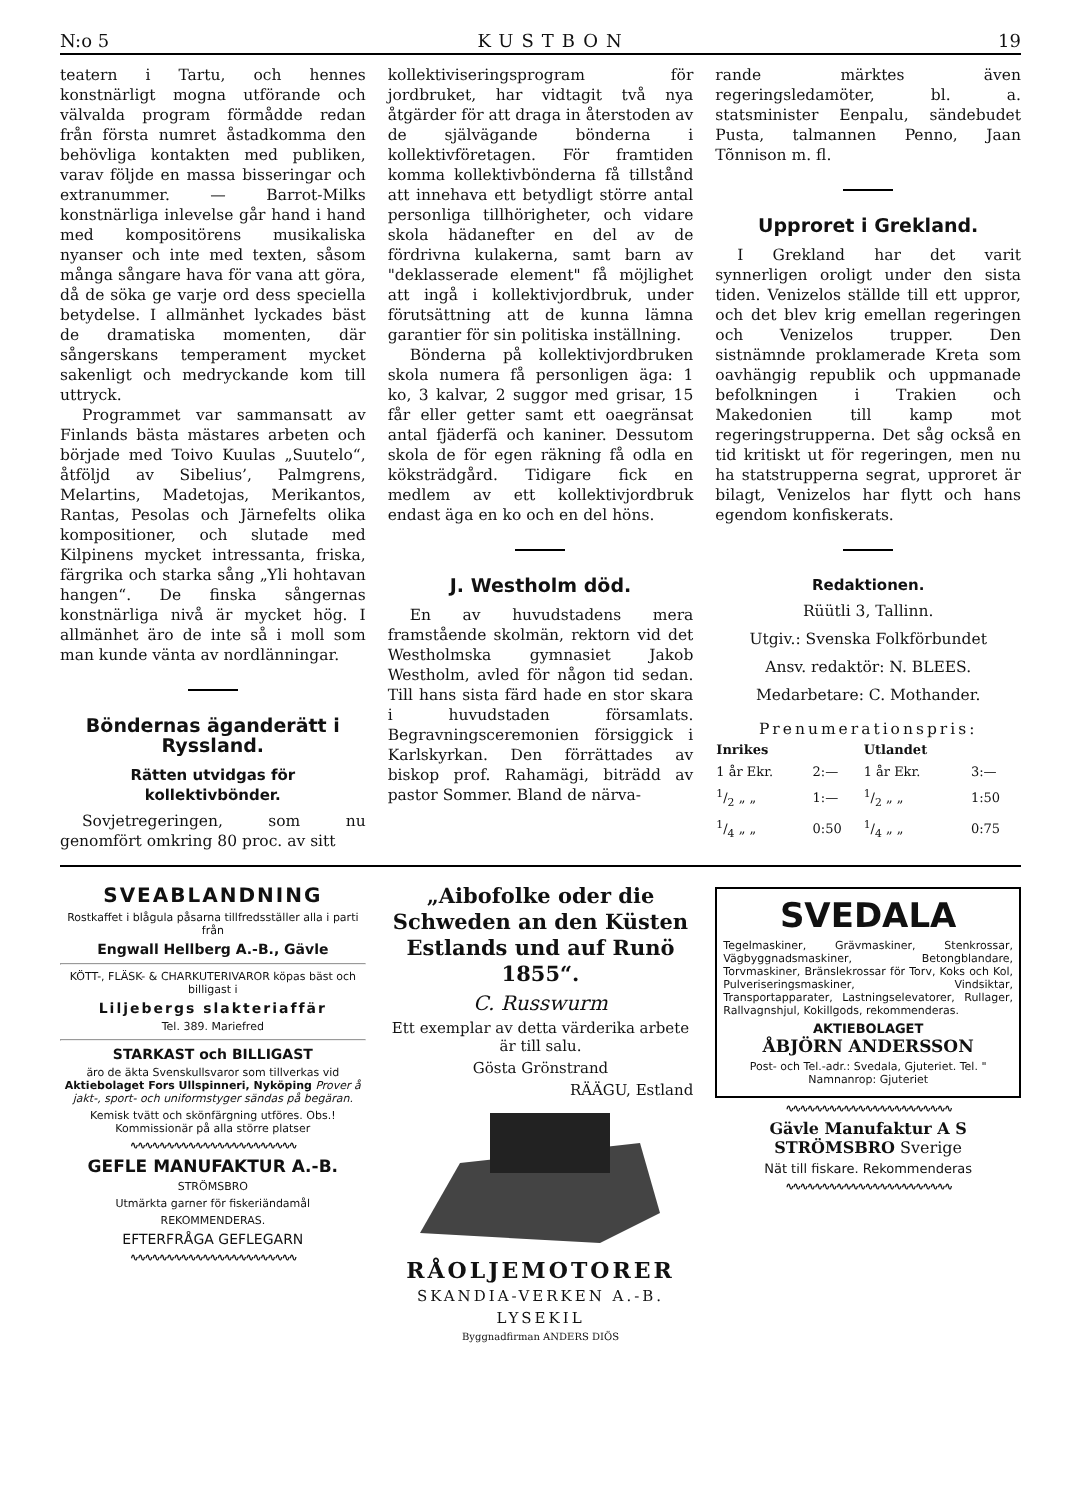N:o 5 KUSTBON 19
teatern i Tartu, och hennes konstnärligt mogna utförande och välvalda program förmådde redan från första numret åstadkomma den behövliga kontakten med publiken, varav följde en massa bisseringar och extranummer. — Barrot-Milks konstnärliga inlevelse går hand i hand med kompositörens musikaliska nyanser och inte med texten, såsom många sångare hava för vana att göra, då de söka ge varje ord dess speciella betydelse. I allmänhet lyckades bäst de dramatiska momenten, där sångerskans temperament mycket sakenligt och medryckande kom till uttryck.
Programmet var sammansatt av Finlands bästa mästares arbeten och började med Toivo Kuulas „Suutelo“, åtföljd av Sibelius’, Palmgrens, Melartins, Madetojas, Merikantos, Rantas, Pesolas och Järnefelts olika kompositioner, och slutade med Kilpinens mycket intressanta, friska, färgrika och starka sång „Yli hohtavan hangen“. De finska sångernas konstnärliga nivå är mycket hög. I allmänhet äro de inte så i moll som man kunde vänta av nordlänningar.
Böndernas äganderätt i Ryssland.
Rätten utvidgas för kollektivbönder.
Sovjetregeringen, som nu genomfört omkring 80 proc. av sitt
kollektiviseringsprogram för jordbruket, har vidtagit två nya åtgärder för att draga in återstoden av de självägande bönderna i kollektivföretagen. För framtiden komma kollektivbönderna få tillstånd att innehava ett betydligt större antal personliga tillhörigheter, och vidare skola hädanefter en del av de fördrivna kulakerna, samt barn av "deklasserade element" få möjlighet att ingå i kollektivjordbruk, under förutsättning att de kunna lämna garantier för sin politiska inställning.
Bönderna på kollektivjordbruken skola numera få personligen äga: 1 ko, 3 kalvar, 2 suggor med grisar, 15 får eller getter samt ett oaegränsat antal fjäderfä och kaniner. Dessutom skola de för egen räkning få odla en köksträdgård. Tidigare fick en medlem av ett kollektivjordbruk endast äga en ko och en del höns.
J. Westholm död.
En av huvudstadens mera framstående skolmän, rektorn vid det Westholmska gymnasiet Jakob Westholm, avled för någon tid sedan. Till hans sista färd hade en stor skara i huvudstaden församlats. Begravningsceremonien försiggick i Karlskyrkan. Den förrättades av biskop prof. Rahamägi, biträdd av pastor Sommer. Bland de närva-
rande märktes även regeringsledamöter, bl. a. statsminister Eenpalu, sändebudet Pusta, talmannen Penno, Jaan Tõnnison m. fl.
Upproret i Grekland.
I Grekland har det varit synnerligen oroligt under den sista tiden. Venizelos ställde till ett uppror, och det blev krig emellan regeringen och Venizelos trupper. Den sistnämnde proklamerade Kreta som oavhängig republik och uppmanade befolkningen i Trakien och Makedonien till kamp mot regeringstrupperna. Det såg också en tid kritiskt ut för regeringen, men nu ha statstrupperna segrat, upproret är bilagt, Venizelos har flytt och hans egendom konfiskerats.
Redaktionen.
Rüütli 3, Tallinn.
Utgiv.: Svenska Folkförbundet
Ansv. redaktör: N. BLEES.
Medarbetare: C. Mothander.
Prenumerationspris:
| Inrikes | | Utlandet | |
| --- | --- | --- | --- |
| 1 år Ekr. | 2:— | 1 år Ekr. | 3:— |
| 1/2 „ „ | 1:— | 1/2 „ „ | 1:50 |
| 1/4 „ „ | 0:50 | 1/4 „ „ | 0:75 |
SVEABLANDNING
Rostkaffet i blågula påsarna tillfredsställer alla i parti från
Engwall Hellberg A.-B., Gävle
KÖTT-, FLÄSK- & CHARKUTERIVAROR köpas bäst och billigast i
Liljebergs slakteriaffär
Tel. 389. Mariefred
STARKAST och BILLIGAST
äro de äkta Svenskullsvaror som tillverkas vid Aktiebolaget Fors Ullspinneri, Nyköping Prover å jakt-, sport- och uniformstyger sändas på begäran.
Kemisk tvätt och skönfärgning utföres. Obs.! Kommissionär på alla större platser
∿∿∿∿∿∿∿∿∿∿∿∿∿∿∿∿∿∿∿∿∿∿∿
GEFLE MANUFAKTUR A.-B.
STRÖMSBRO
Utmärkta garner för fiskeriändamål
REKOMMENDERAS.
EFTERFRÅGA GEFLEGARN
∿∿∿∿∿∿∿∿∿∿∿∿∿∿∿∿∿∿∿∿∿∿∿
„Aibofolke oder die Schweden an den Küsten Estlands und auf Runö 1855“.
C. Russwurm
Ett exemplar av detta värderika arbete är till salu.
Gösta Grönstrand
RÄÄGU, Estland
RÅOLJEMOTORER
SKANDIA-VERKEN A.-B.
LYSEKIL
Byggnadfirman ANDERS DIÖS
SVEDALA
Tegelmaskiner, Grävmaskiner, Stenkrossar, Vägbyggnadsmaskiner, Betongblandare, Torvmaskiner, Bränslekrossar för Torv, Koks och Kol, Pulveriseringsmaskiner, Vindsiktar, Transportapparater, Lastningselevatorer, Rullager, Rallvagnshjul, Kokillgods, rekommenderas.
AKTIEBOLAGET
ÅBJÖRN ANDERSSON
Post- och Tel.-adr.: Svedala, Gjuteriet. Tel. " Namnanrop: Gjuteriet
∿∿∿∿∿∿∿∿∿∿∿∿∿∿∿∿∿∿∿∿∿∿∿
Gävle Manufaktur A S
STRÖMSBRO Sverige
Nät till fiskare. Rekommenderas
∿∿∿∿∿∿∿∿∿∿∿∿∿∿∿∿∿∿∿∿∿∿∿